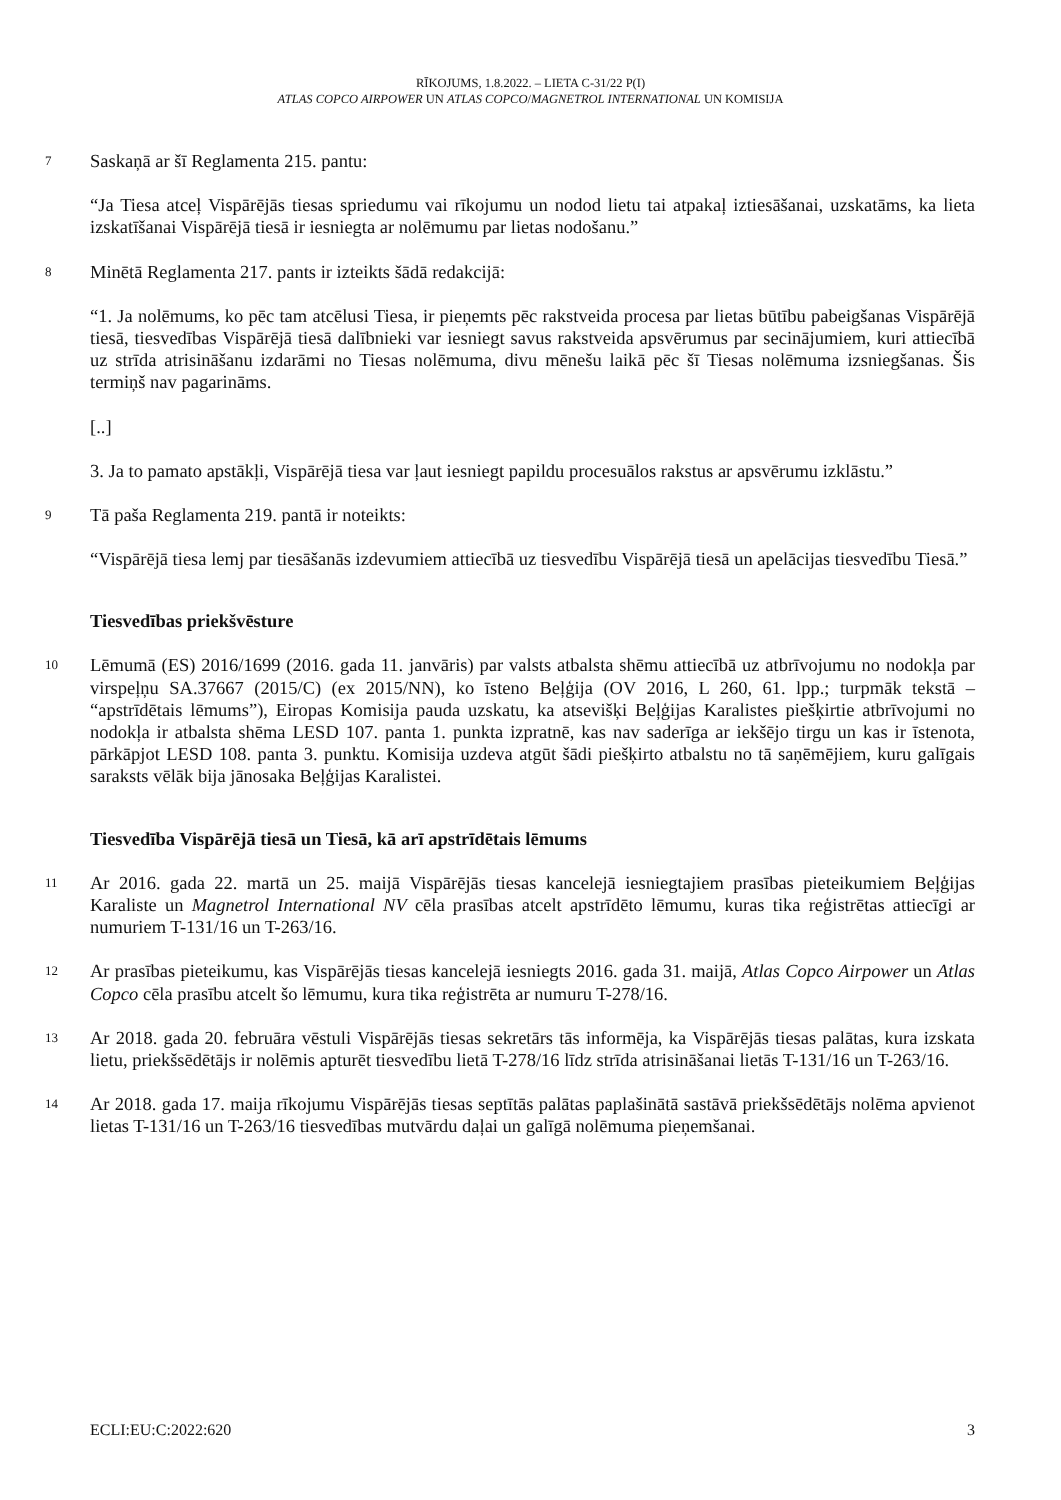RĪKOJUMS, 1.8.2022. – LIETA C-31/22 P(I)
ATLAS COPCO AIRPOWER UN ATLAS COPCO/MAGNETROL INTERNATIONAL UN KOMISIJA
7
Saskaņā ar šī Reglamenta 215. pantu:
“Ja Tiesa atceļ Vispārējās tiesas spriedumu vai rīkojumu un nodod lietu tai atpakaļ iztiesāšanai, uzskatāms, ka lieta izskatīšanai Vispārējā tiesā ir iesniegta ar nolēmumu par lietas nodošanu.”
8
Minētā Reglamenta 217. pants ir izteikts šādā redakcijā:
“1. Ja nolēmums, ko pēc tam atcēlusi Tiesa, ir pieņemts pēc rakstveida procesa par lietas būtību pabeigšanas Vispārējā tiesā, tiesvedības Vispārējā tiesā dalībnieki var iesniegt savus rakstveida apsvērumus par secinājumiem, kuri attiecībā uz strīda atrisināšanu izdarāmi no Tiesas nolēmuma, divu mēnešu laikā pēc šī Tiesas nolēmuma izsniegšanas. Šis termiņš nav pagarināms.
[..]
3. Ja to pamato apstākļi, Vispārējā tiesa var ļaut iesniegt papildu procesuālos rakstus ar apsvērumu izklāstu.”
9
Tā paša Reglamenta 219. pantā ir noteikts:
“Vispārējā tiesa lemj par tiesāšanās izdevumiem attiecībā uz tiesvedību Vispārējā tiesā un apelācijas tiesvedību Tiesā.”
Tiesvedības priekšvēsture
10
Lēmumā (ES) 2016/1699 (2016. gada 11. janvāris) par valsts atbalsta shēmu attiecībā uz atbrīvojumu no nodokļa par virspeļņu SA.37667 (2015/C) (ex 2015/NN), ko īsteno Beļģija (OV 2016, L 260, 61. lpp.; turpmāk tekstā – “apstrīdētais lēmums”), Eiropas Komisija pauda uzskatu, ka atsevišķi Beļģijas Karalistes piešķirtie atbrīvojumi no nodokļa ir atbalsta shēma LESD 107. panta 1. punkta izpratnē, kas nav saderīga ar iekšējo tirgu un kas ir īstenota, pārkāpjot LESD 108. panta 3. punktu. Komisija uzdeva atgūt šādi piešķirto atbalstu no tā saņēmējiem, kuru galīgais saraksts vēlāk bija jānosaka Beļģijas Karalistei.
Tiesvedība Vispārējā tiesā un Tiesā, kā arī apstrīdētais lēmums
11
Ar 2016. gada 22. martā un 25. maijā Vispārējās tiesas kancelejā iesniegtajiem prasības pieteikumiem Beļģijas Karaliste un Magnetrol International NV cēla prasības atcelt apstrīdēto lēmumu, kuras tika reģistrētas attiecīgi ar numuriem T-131/16 un T-263/16.
12
Ar prasības pieteikumu, kas Vispārējās tiesas kancelejā iesniegts 2016. gada 31. maijā, Atlas Copco Airpower un Atlas Copco cēla prasību atcelt šo lēmumu, kura tika reģistrēta ar numuru T-278/16.
13
Ar 2018. gada 20. februāra vēstuli Vispārējās tiesas sekretārs tās informēja, ka Vispārējās tiesas palātas, kura izskata lietu, priekšsēdētājs ir nolēmis apturēt tiesvedību lietā T-278/16 līdz strīda atrisināšanai lietās T-131/16 un T-263/16.
14
Ar 2018. gada 17. maija rīkojumu Vispārējās tiesas septītās palātas paplašinātā sastāvā priekšsēdētājs nolēma apvienot lietas T-131/16 un T-263/16 tiesvedības mutvārdu daļai un galīgā nolēmuma pieņemšanai.
ECLI:EU:C:2022:620 3